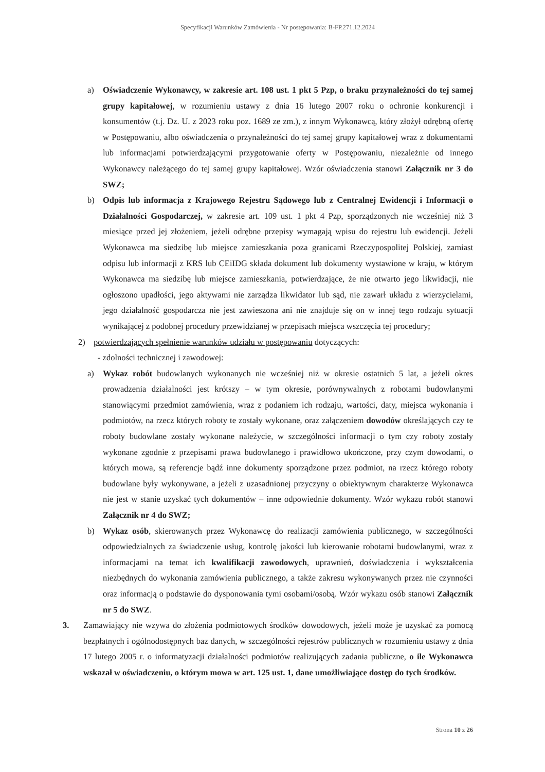Specyfikacji Warunków Zamówienia - Nr postępowania: B-FP.271.12.2024
a) Oświadczenie Wykonawcy, w zakresie art. 108 ust. 1 pkt 5 Pzp, o braku przynależności do tej samej grupy kapitałowej, w rozumieniu ustawy z dnia 16 lutego 2007 roku o ochronie konkurencji i konsumentów (t.j. Dz. U. z 2023 roku poz. 1689 ze zm.), z innym Wykonawcą, który złożył odrębną ofertę w Postępowaniu, albo oświadczenia o przynależności do tej samej grupy kapitałowej wraz z dokumentami lub informacjami potwierdzającymi przygotowanie oferty w Postępowaniu, niezależnie od innego Wykonawcy należącego do tej samej grupy kapitałowej. Wzór oświadczenia stanowi Załącznik nr 3 do SWZ;
b) Odpis lub informacja z Krajowego Rejestru Sądowego lub z Centralnej Ewidencji i Informacji o Działalności Gospodarczej, w zakresie art. 109 ust. 1 pkt 4 Pzp, sporządzonych nie wcześniej niż 3 miesiące przed jej złożeniem, jeżeli odrębne przepisy wymagają wpisu do rejestru lub ewidencji. Jeżeli Wykonawca ma siedzibę lub miejsce zamieszkania poza granicami Rzeczypospolitej Polskiej, zamiast odpisu lub informacji z KRS lub CEiIDG składa dokument lub dokumenty wystawione w kraju, w którym Wykonawca ma siedzibę lub miejsce zamieszkania, potwierdzające, że nie otwarto jego likwidacji, nie ogłoszono upadłości, jego aktywami nie zarządza likwidator lub sąd, nie zawarł układu z wierzycielami, jego działalność gospodarcza nie jest zawieszona ani nie znajduje się on w innej tego rodzaju sytuacji wynikającej z podobnej procedury przewidzianej w przepisach miejsca wszczęcia tej procedury;
2) potwierdzających spełnienie warunków udziału w postępowaniu dotyczących:
- zdolności technicznej i zawodowej:
a) Wykaz robót budowlanych wykonanych nie wcześniej niż w okresie ostatnich 5 lat, a jeżeli okres prowadzenia działalności jest krótszy – w tym okresie, porównywalnych z robotami budowlanymi stanowiącymi przedmiot zamówienia, wraz z podaniem ich rodzaju, wartości, daty, miejsca wykonania i podmiotów, na rzecz których roboty te zostały wykonane, oraz załączeniem dowodów określających czy te roboty budowlane zostały wykonane należycie, w szczególności informacji o tym czy roboty zostały wykonane zgodnie z przepisami prawa budowlanego i prawidłowo ukończone, przy czym dowodami, o których mowa, są referencje bądź inne dokumenty sporządzone przez podmiot, na rzecz którego roboty budowlane były wykonywane, a jeżeli z uzasadnionej przyczyny o obiektywnym charakterze Wykonawca nie jest w stanie uzyskać tych dokumentów – inne odpowiednie dokumenty. Wzór wykazu robót stanowi Załącznik nr 4 do SWZ;
b) Wykaz osób, skierowanych przez Wykonawcę do realizacji zamówienia publicznego, w szczególności odpowiedzialnych za świadczenie usług, kontrolę jakości lub kierowanie robotami budowlanymi, wraz z informacjami na temat ich kwalifikacji zawodowych, uprawnień, doświadczenia i wykształcenia niezbędnych do wykonania zamówienia publicznego, a także zakresu wykonywanych przez nie czynności oraz informacją o podstawie do dysponowania tymi osobami/osobą. Wzór wykazu osób stanowi Załącznik nr 5 do SWZ.
3. Zamawiający nie wzywa do złożenia podmiotowych środków dowodowych, jeżeli może je uzyskać za pomocą bezpłatnych i ogólnodostępnych baz danych, w szczególności rejestrów publicznych w rozumieniu ustawy z dnia 17 lutego 2005 r. o informatyzacji działalności podmiotów realizujących zadania publiczne, o ile Wykonawca wskazał w oświadczeniu, o którym mowa w art. 125 ust. 1, dane umożliwiające dostęp do tych środków.
Strona 10 z 26